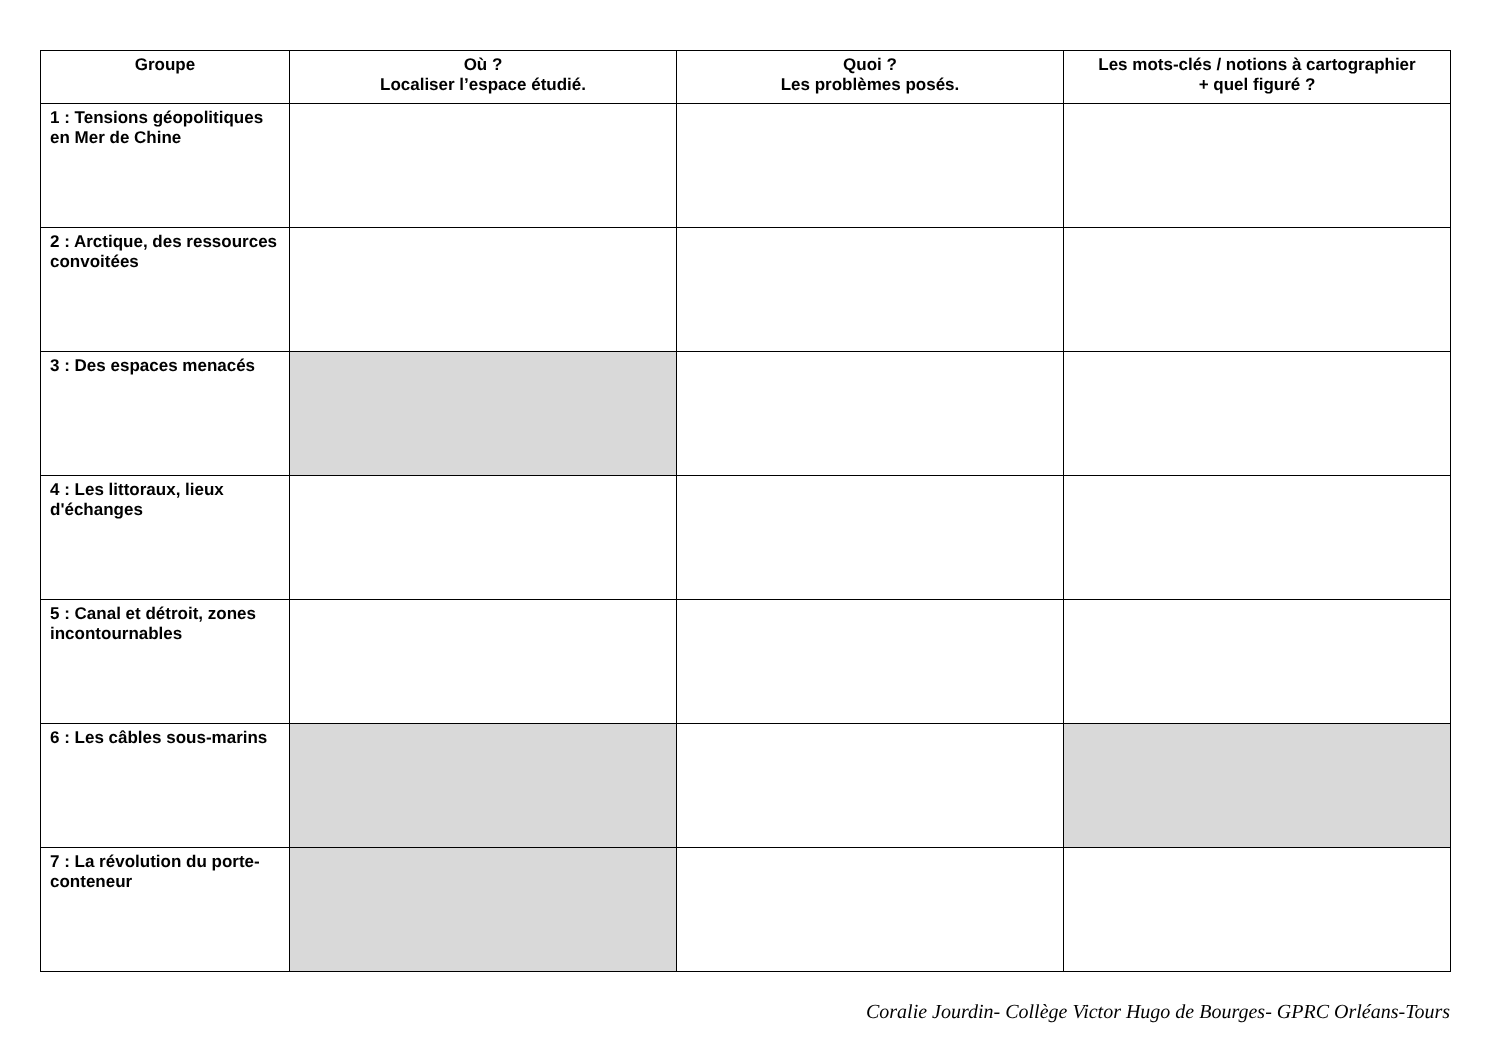| Groupe | Où ? Localiser l’espace étudié. | Quoi ? Les problèmes posés. | Les mots-clés / notions à cartographier + quel figuré ? |
| --- | --- | --- | --- |
| 1 : Tensions géopolitiques en Mer de Chine | | | |
| 2 : Arctique, des ressources convoitées | | | |
| 3 : Des espaces menacés | | | |
| 4 : Les littoraux, lieux d'échanges | | | |
| 5 : Canal et détroit, zones incontournables | | | |
| 6 : Les câbles sous-marins | | | |
| 7 : La révolution du porte-conteneur | | | |
Coralie Jourdin- Collège Victor Hugo de Bourges- GPRC Orléans-Tours